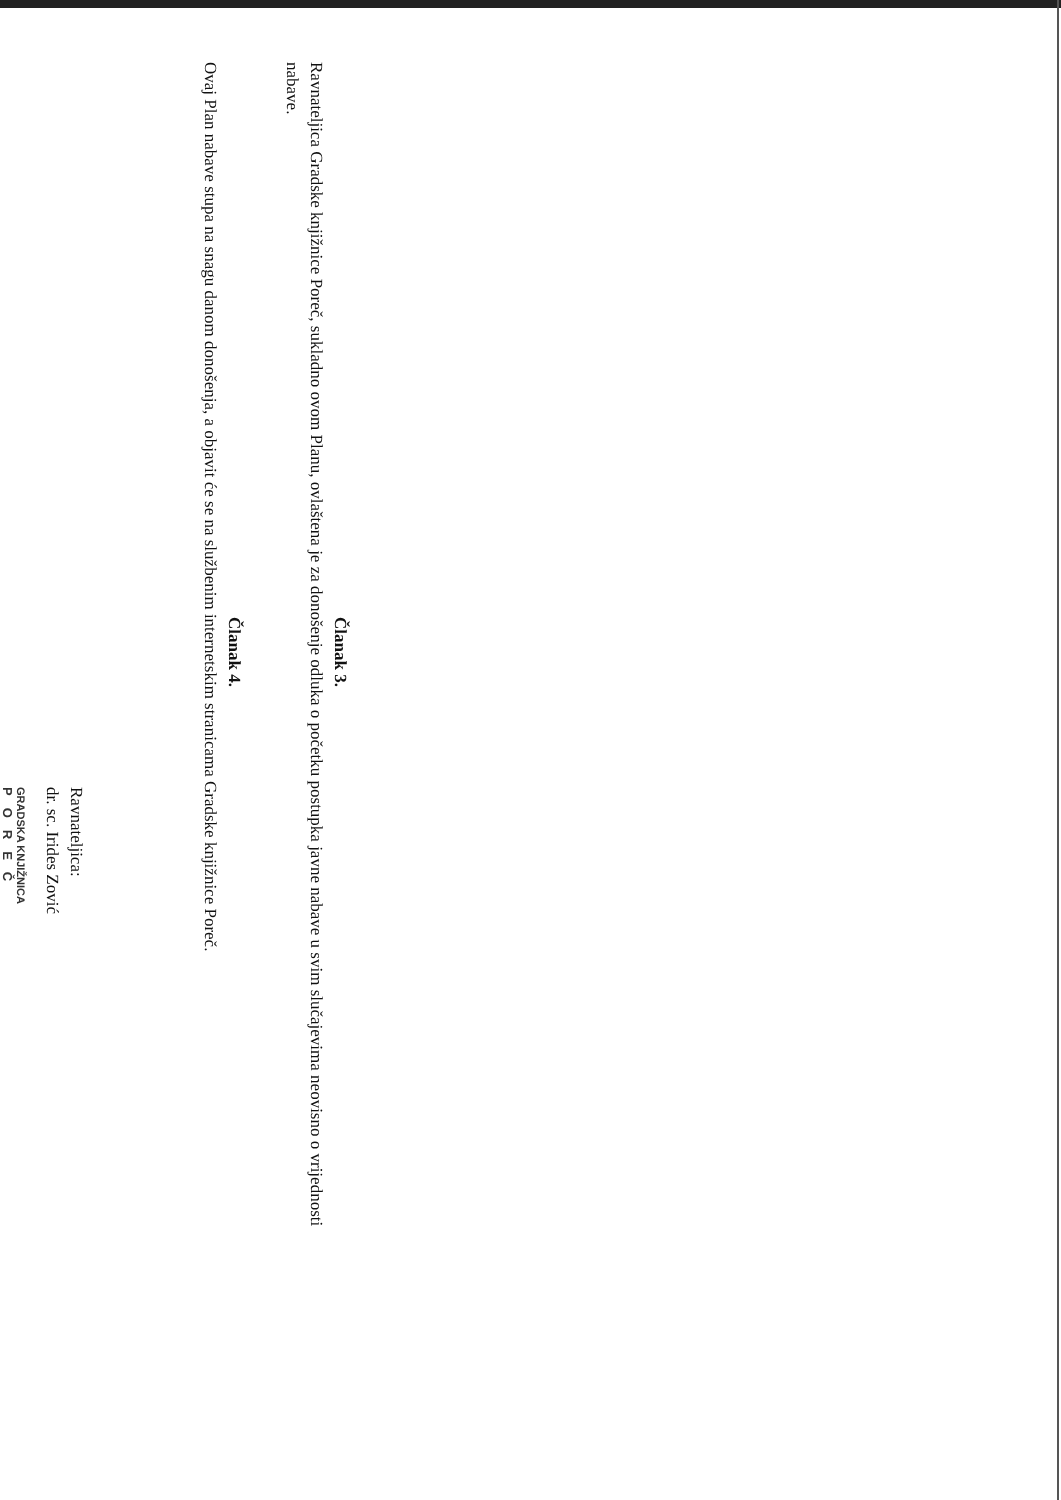Članak 3.
Ravnateljica Gradske knjižnice Poreč, sukladno ovom Planu, ovlaštena je za donošenje odluka o početku postupka javne nabave u svim slučajevima neovisno o vrijednosti nabave.
Članak 4.
Ovaj Plan nabave stupa na snagu danom donošenja, a objavit će se na službenim internetskim stranicama Gradske knjižnice Poreč.
Ravnateljica:
dr. sc. Irides Zović
GRADSKA KNJIŽNICA
POREČ